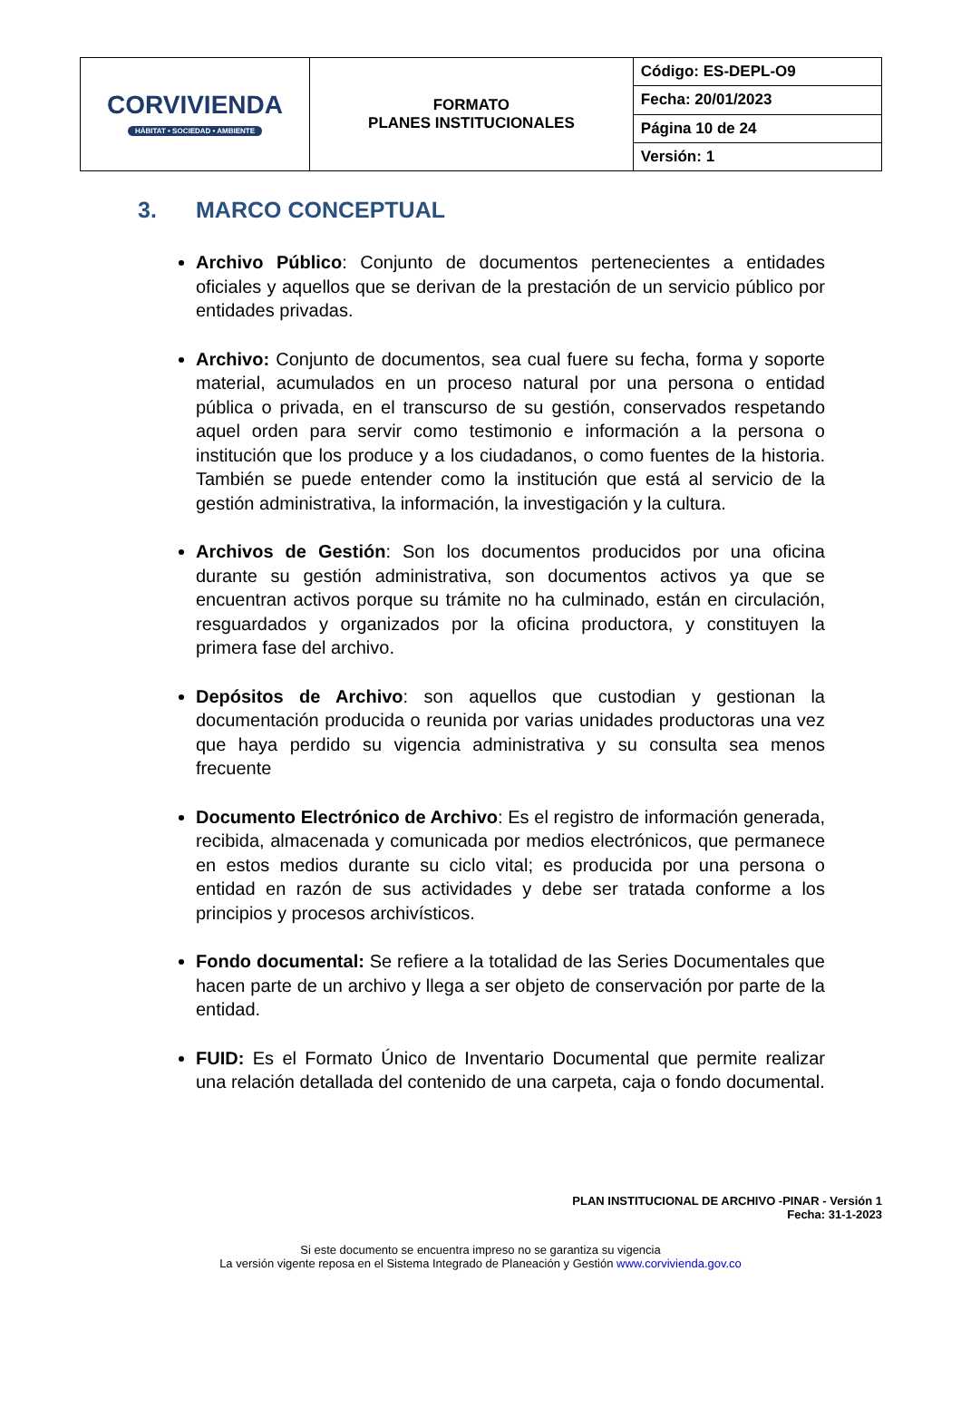| CORVIVIENDA HÁBITAT • SOCIEDAD • AMBIENTE | FORMATO PLANES INSTITUCIONALES | Código: ES-DEPL-O9 |
| | | Fecha: 20/01/2023 |
| | | Página 10 de 24 |
| | | Versión: 1 |
3. MARCO CONCEPTUAL
Archivo Público: Conjunto de documentos pertenecientes a entidades oficiales y aquellos que se derivan de la prestación de un servicio público por entidades privadas.
Archivo: Conjunto de documentos, sea cual fuere su fecha, forma y soporte material, acumulados en un proceso natural por una persona o entidad pública o privada, en el transcurso de su gestión, conservados respetando aquel orden para servir como testimonio e información a la persona o institución que los produce y a los ciudadanos, o como fuentes de la historia. También se puede entender como la institución que está al servicio de la gestión administrativa, la información, la investigación y la cultura.
Archivos de Gestión: Son los documentos producidos por una oficina durante su gestión administrativa, son documentos activos ya que se encuentran activos porque su trámite no ha culminado, están en circulación, resguardados y organizados por la oficina productora, y constituyen la primera fase del archivo.
Depósitos de Archivo: son aquellos que custodian y gestionan la documentación producida o reunida por varias unidades productoras una vez que haya perdido su vigencia administrativa y su consulta sea menos frecuente
Documento Electrónico de Archivo: Es el registro de información generada, recibida, almacenada y comunicada por medios electrónicos, que permanece en estos medios durante su ciclo vital; es producida por una persona o entidad en razón de sus actividades y debe ser tratada conforme a los principios y procesos archivísticos.
Fondo documental: Se refiere a la totalidad de las Series Documentales que hacen parte de un archivo y llega a ser objeto de conservación por parte de la entidad.
FUID: Es el Formato Único de Inventario Documental que permite realizar una relación detallada del contenido de una carpeta, caja o fondo documental.
PLAN INSTITUCIONAL DE ARCHIVO -PINAR - Versión 1
Fecha: 31-1-2023
Si este documento se encuentra impreso no se garantiza su vigencia
La versión vigente reposa en el Sistema Integrado de Planeación y Gestión www.corvivienda.gov.co